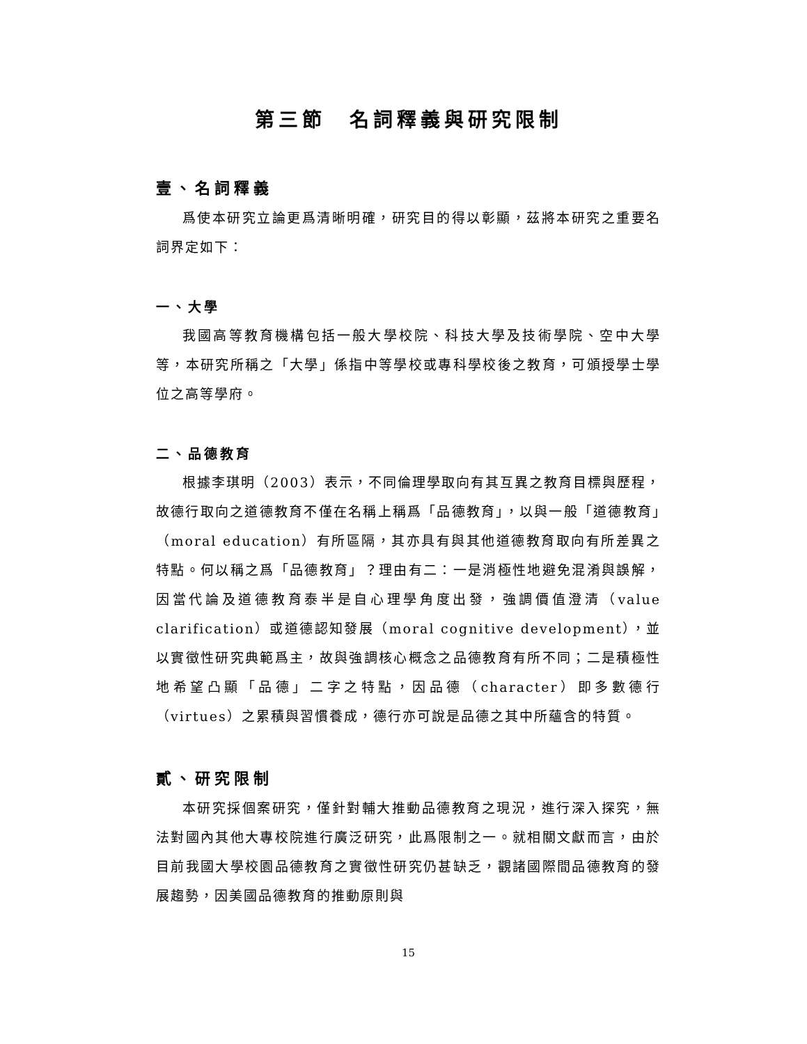第三節　名詞釋義與研究限制
壹、名詞釋義
爲使本研究立論更爲清晰明確，研究目的得以彰顯，茲將本研究之重要名詞界定如下：
一、大學
我國高等教育機構包括一般大學校院、科技大學及技術學院、空中大學等，本研究所稱之「大學」係指中等學校或專科學校後之教育，可頒授學士學位之高等學府。
二、品德教育
根據李琪明（2003）表示，不同倫理學取向有其互異之教育目標與歷程，故德行取向之道德教育不僅在名稱上稱爲「品德教育」，以與一般「道德教育」（moral education）有所區隔，其亦具有與其他道德教育取向有所差異之特點。何以稱之爲「品德教育」？理由有二：一是消極性地避免混淆與誤解，因當代論及道德教育泰半是自心理學角度出發，強調價值澄清（value clarification）或道德認知發展（moral cognitive development），並以實徵性研究典範爲主，故與強調核心概念之品德教育有所不同；二是積極性地希望凸顯「品德」二字之特點，因品德（character）即多數德行（virtues）之累積與習慣養成，德行亦可說是品德之其中所蘊含的特質。
貳、研究限制
本研究採個案研究，僅針對輔大推動品德教育之現況，進行深入探究，無法對國內其他大專校院進行廣泛研究，此爲限制之一。就相關文獻而言，由於目前我國大學校園品德教育之實徵性研究仍甚缺乏，觀諸國際間品德教育的發展趨勢，因美國品德教育的推動原則與
15